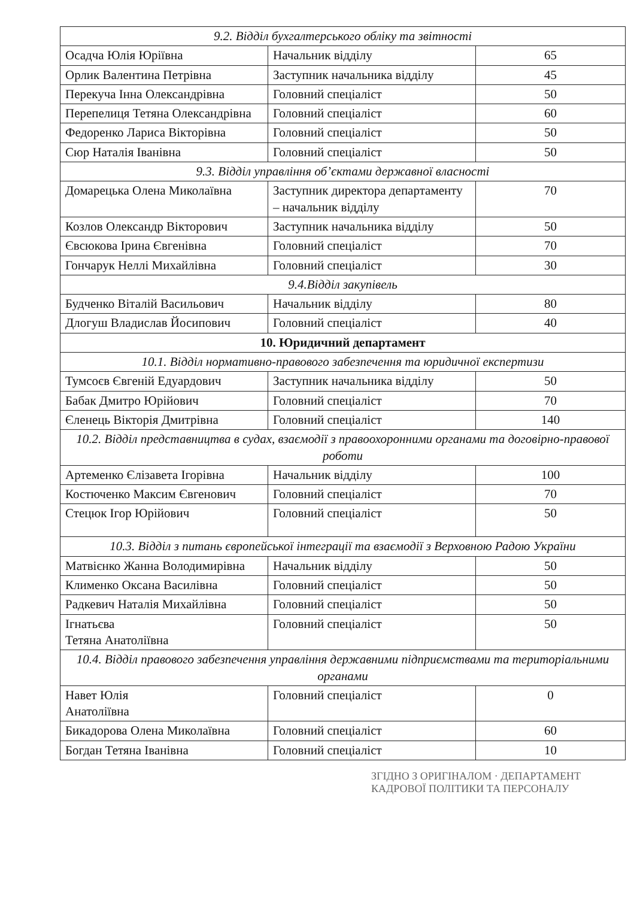| 9.2. Відділ бухгалтерського обліку та звітності | | |
| Осадча Юлія Юріївна | Начальник відділу | 65 |
| Орлик Валентина Петрівна | Заступник начальника відділу | 45 |
| Перекуча Інна Олександрівна | Головний спеціаліст | 50 |
| Перепелиця Тетяна Олександрівна | Головний спеціаліст | 60 |
| Федоренко Лариса Вікторівна | Головний спеціаліст | 50 |
| Сюр Наталія Іванівна | Головний спеціаліст | 50 |
| 9.3. Відділ управління об’єктами державної власності | | |
| Домарецька Олена Миколаївна | Заступник директора департаменту – начальник відділу | 70 |
| Козлов Олександр Вікторович | Заступник начальника відділу | 50 |
| Євсюкова Ірина Євгенівна | Головний спеціаліст | 70 |
| Гончарук Неллі Михайлівна | Головний спеціаліст | 30 |
| 9.4.Відділ закупівель | | |
| Будченко Віталій Васильович | Начальник відділу | 80 |
| Длогуш Владислав Йосипович | Головний спеціаліст | 40 |
| 10. Юридичний департамент | | |
| 10.1. Відділ нормативно-правового забезпечення та юридичної експертизи | | |
| Тумсоєв Євгеній Едуардович | Заступник начальника відділу | 50 |
| Бабак Дмитро Юрійович | Головний спеціаліст | 70 |
| Єленець Вікторія Дмитрівна | Головний спеціаліст | 140 |
| 10.2. Відділ представництва в судах, взаємодії з правоохоронними органами та договірно-правової роботи | | |
| Артеменко Єлізавета Ігорівна | Начальник відділу | 100 |
| Костюченко Максим Євгенович | Головний спеціаліст | 70 |
| Стецюк Ігор Юрійович | Головний спеціаліст | 50 |
| 10.3. Відділ з питань європейської інтеграції та взаємодії з Верховною Радою України | | |
| Матвієнко Жанна Володимирівна | Начальник відділу | 50 |
| Клименко Оксана Василівна | Головний спеціаліст | 50 |
| Радкевич Наталія Михайлівна | Головний спеціаліст | 50 |
| Ігнатьєва Тетяна Анатоліївна | Головний спеціаліст | 50 |
| 10.4. Відділ правового забезпечення управління державними підприємствами та територіальними органами | | |
| Навет Юлія Анатоліївна | Головний спеціаліст | 0 |
| Бикадорова Олена Миколаївна | Головний спеціаліст | 60 |
| Богдан Тетяна Іванівна | Головний спеціаліст | 10 |
ЗГІДНО З ОРИГІНАЛОМ · ДЕПАРТАМЕНТ КАДРОВОЇ ПОЛІТИКИ ТА ПЕРСОНАЛУ